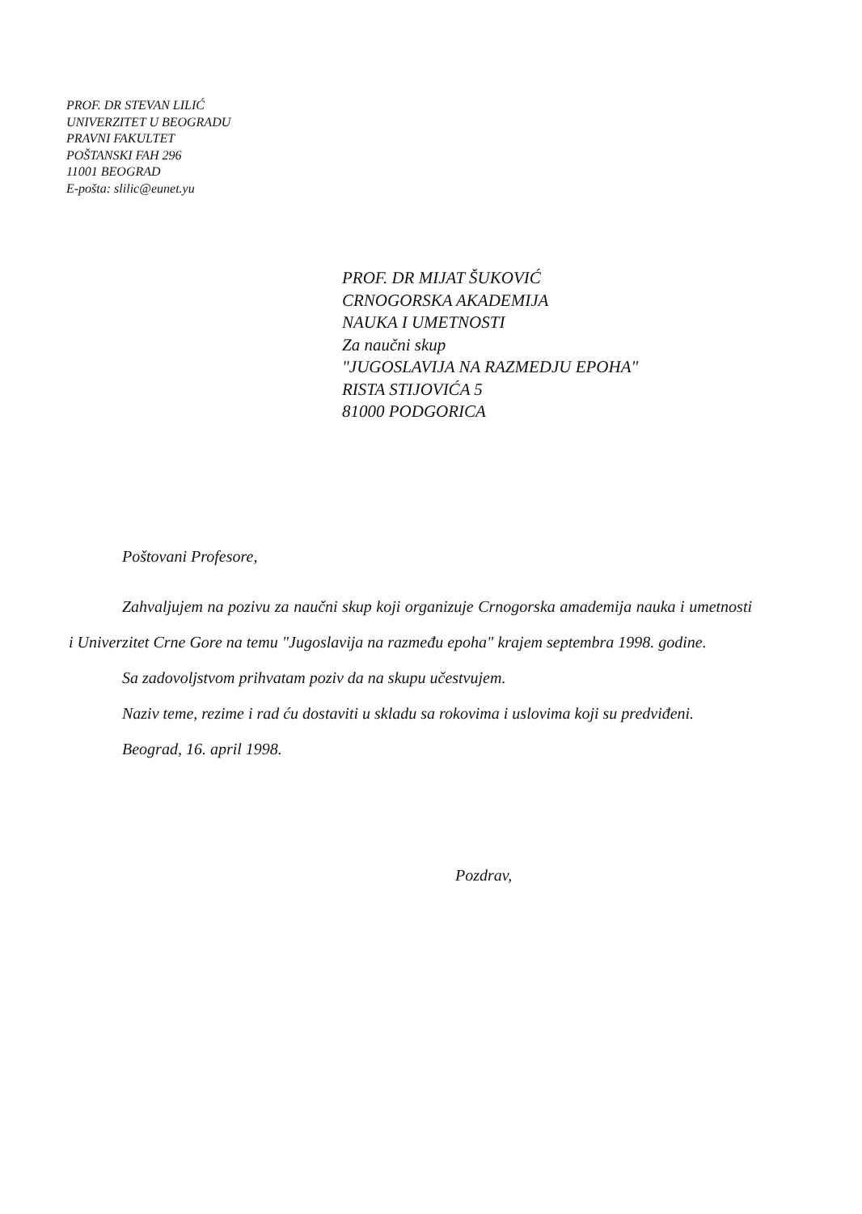PROF. DR STEVAN LILIĆ
UNIVERZITET U BEOGRADU
PRAVNI FAKULTET
POŠTANSKI FAH 296
11001 BEOGRAD
E-pošta: slilic@eunet.yu
PROF. DR MIJAT ŠUKOVIĆ
CRNOGORSKA AKADEMIJA
NAUKA I UMETNOSTI
Za naučni skup
"JUGOSLAVIJA NA RAZMEDJU EPOHA"
RISTA STIJOVIĆA 5
81000 PODGORICA
Poštovani Profesore,
Zahvaljujem na pozivu za naučni skup koji organizuje Crnogorska amademija nauka i umetnosti i Univerzitet Crne Gore na temu "Jugoslavija na razmeđu epoha" krajem septembra 1998. godine.
Sa zadovoljstvom prihvatam poziv da na skupu učestvujem.
Naziv teme, rezime i rad ću dostaviti u skladu sa rokovima i uslovima koji su predviđeni.
Beograd, 16. april 1998.
Pozdrav,